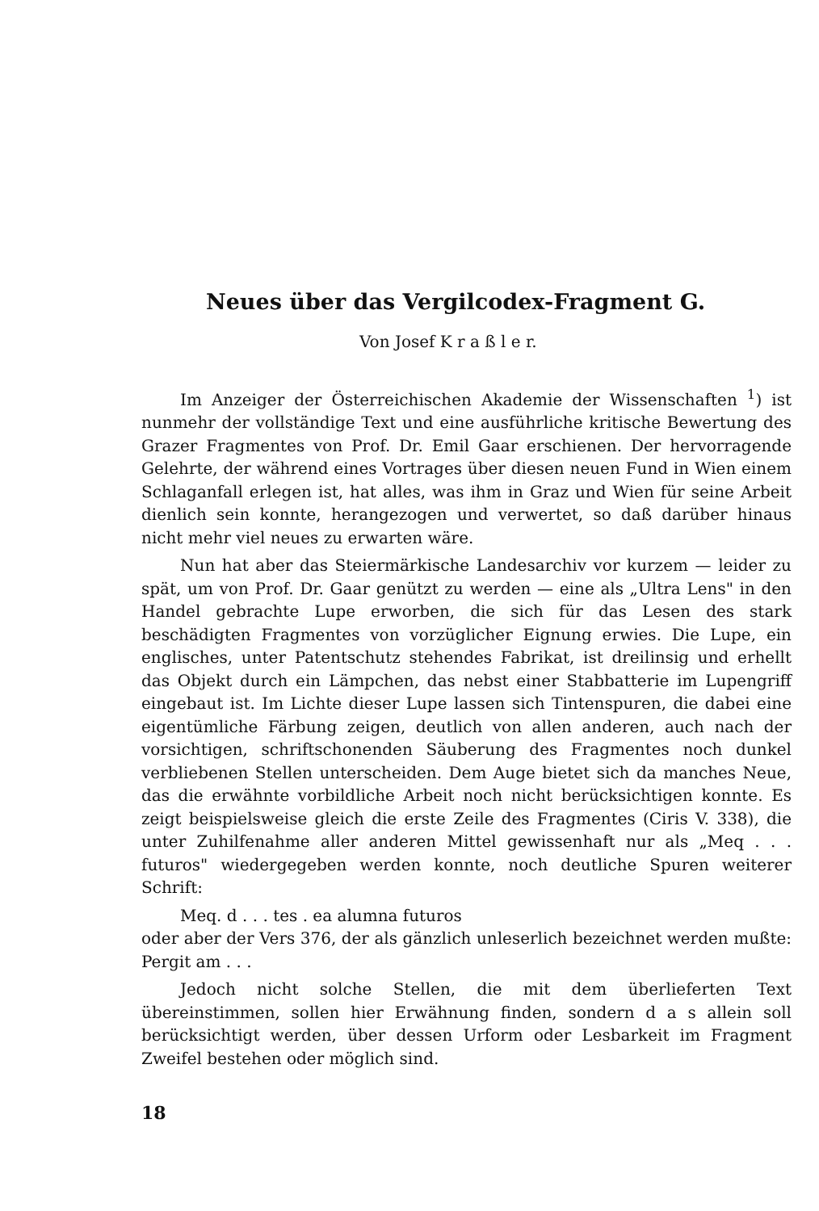Neues über das Vergilcodex-Fragment G.
Von Josef K r a ß l e r.
Im Anzeiger der Österreichischen Akademie der Wissenschaften <sup>1</sup>) ist nunmehr der vollständige Text und eine ausführliche kritische Bewertung des Grazer Fragmentes von Prof. Dr. Emil Gaar erschienen. Der hervorragende Gelehrte, der während eines Vortrages über diesen neuen Fund in Wien einem Schlaganfall erlegen ist, hat alles, was ihm in Graz und Wien für seine Arbeit dienlich sein konnte, herangezogen und verwertet, so daß darüber hinaus nicht mehr viel neues zu erwarten wäre.
Nun hat aber das Steiermärkische Landesarchiv vor kurzem — leider zu spät, um von Prof. Dr. Gaar genützt zu werden — eine als „Ultra Lens" in den Handel gebrachte Lupe erworben, die sich für das Lesen des stark beschädigten Fragmentes von vorzüglicher Eignung erwies. Die Lupe, ein englisches, unter Patentschutz stehendes Fabrikat, ist dreilinsig und erhellt das Objekt durch ein Lämpchen, das nebst einer Stabbatterie im Lupengriff eingebaut ist. Im Lichte dieser Lupe lassen sich Tintenspuren, die dabei eine eigentümliche Färbung zeigen, deutlich von allen anderen, auch nach der vorsichtigen, schriftschonenden Säuberung des Fragmentes noch dunkel verbliebenen Stellen unterscheiden. Dem Auge bietet sich da manches Neue, das die erwähnte vorbildliche Arbeit noch nicht berücksichtigen konnte. Es zeigt beispielsweise gleich die erste Zeile des Fragmentes (Ciris V. 338), die unter Zuhilfenahme aller anderen Mittel gewissenhaft nur als „Meq . . . futuros" wiedergegeben werden konnte, noch deutliche Spuren weiterer Schrift:
Meq. d . . . tes . ea alumna futuros
oder aber der Vers 376, der als gänzlich unleserlich bezeichnet werden mußte: Pergit am . . .
Jedoch nicht solche Stellen, die mit dem überlieferten Text übereinstimmen, sollen hier Erwähnung finden, sondern d a s allein soll berücksichtigt werden, über dessen Urform oder Lesbarkeit im Fragment Zweifel bestehen oder möglich sind.
18